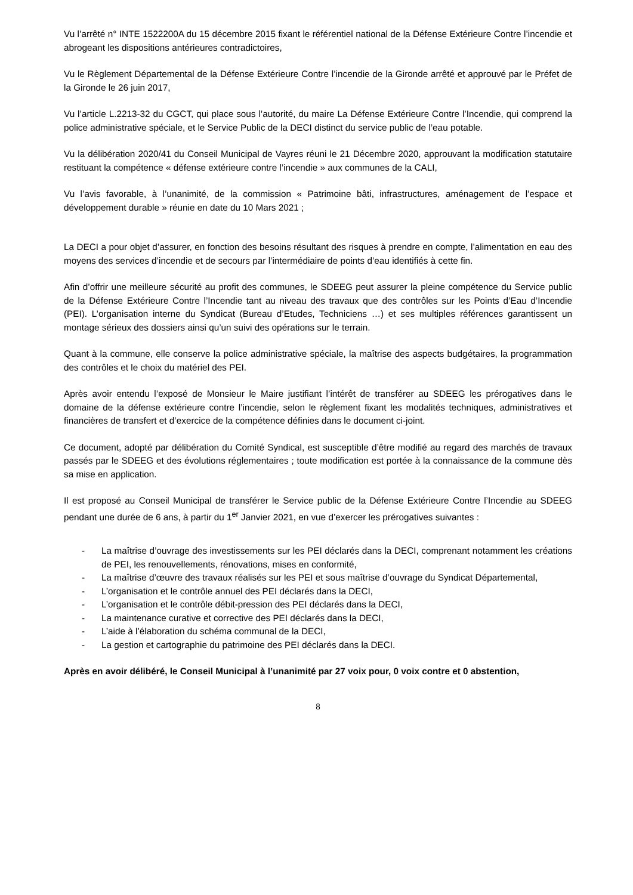Vu l’arrêté n° INTE 1522200A du 15 décembre 2015 fixant le référentiel national de la Défense Extérieure Contre l’incendie et abrogeant les dispositions antérieures contradictoires,
Vu le Règlement Départemental de la Défense Extérieure Contre l’incendie de la Gironde arrêté et approuvé par le Préfet de la Gironde le 26 juin 2017,
Vu l’article L.2213-32 du CGCT, qui place sous l’autorité, du maire La Défense Extérieure Contre l’Incendie, qui comprend la police administrative spéciale, et le Service Public de la DECI distinct du service public de l’eau potable.
Vu la délibération 2020/41 du Conseil Municipal de Vayres réuni le 21 Décembre 2020, approuvant la modification statutaire restituant la compétence « défense extérieure contre l’incendie » aux communes de la CALI,
Vu l’avis favorable, à l’unanimité, de la commission « Patrimoine bâti, infrastructures, aménagement de l’espace et développement durable » réunie en date du 10 Mars 2021 ;
La DECI a pour objet d’assurer, en fonction des besoins résultant des risques à prendre en compte, l’alimentation en eau des moyens des services d’incendie et de secours par l’intermédiaire de points d’eau identifiés à cette fin.
Afin d’offrir une meilleure sécurité au profit des communes, le SDEEG peut assurer la pleine compétence du Service public de la Défense Extérieure Contre l’Incendie tant au niveau des travaux que des contrôles sur les Points d’Eau d’Incendie (PEI). L’organisation interne du Syndicat (Bureau d’Etudes, Techniciens …) et ses multiples références garantissent un montage sérieux des dossiers ainsi qu’un suivi des opérations sur le terrain.
Quant à la commune, elle conserve la police administrative spéciale, la maîtrise des aspects budgétaires, la programmation des contrôles et le choix du matériel des PEI.
Après avoir entendu l’exposé de Monsieur le Maire justifiant l’intérêt de transférer au SDEEG les prérogatives dans le domaine de la défense extérieure contre l’incendie, selon le règlement fixant les modalités techniques, administratives et financières de transfert et d’exercice de la compétence définies dans le document ci-joint.
Ce document, adopté par délibération du Comité Syndical, est susceptible d’être modifié au regard des marchés de travaux passés par le SDEEG et des évolutions réglementaires ; toute modification est portée à la connaissance de la commune dès sa mise en application.
Il est proposé au Conseil Municipal de transférer le Service public de la Défense Extérieure Contre l’Incendie au SDEEG pendant une durée de 6 ans, à partir du 1<sup>er</sup> Janvier 2021, en vue d’exercer les prérogatives suivantes :
- La maîtrise d’ouvrage des investissements sur les PEI déclarés dans la DECI, comprenant notamment les créations de PEI, les renouvellements, rénovations, mises en conformité,
- La maîtrise d’œuvre des travaux réalisés sur les PEI et sous maîtrise d’ouvrage du Syndicat Départemental,
- L’organisation et le contrôle annuel des PEI déclarés dans la DECI,
- L’organisation et le contrôle débit-pression des PEI déclarés dans la DECI,
- La maintenance curative et corrective des PEI déclarés dans la DECI,
- L’aide à l’élaboration du schéma communal de la DECI,
- La gestion et cartographie du patrimoine des PEI déclarés dans la DECI.
Après en avoir délibéré, le Conseil Municipal à l’unanimité par 27 voix pour, 0 voix contre et 0 abstention,
8